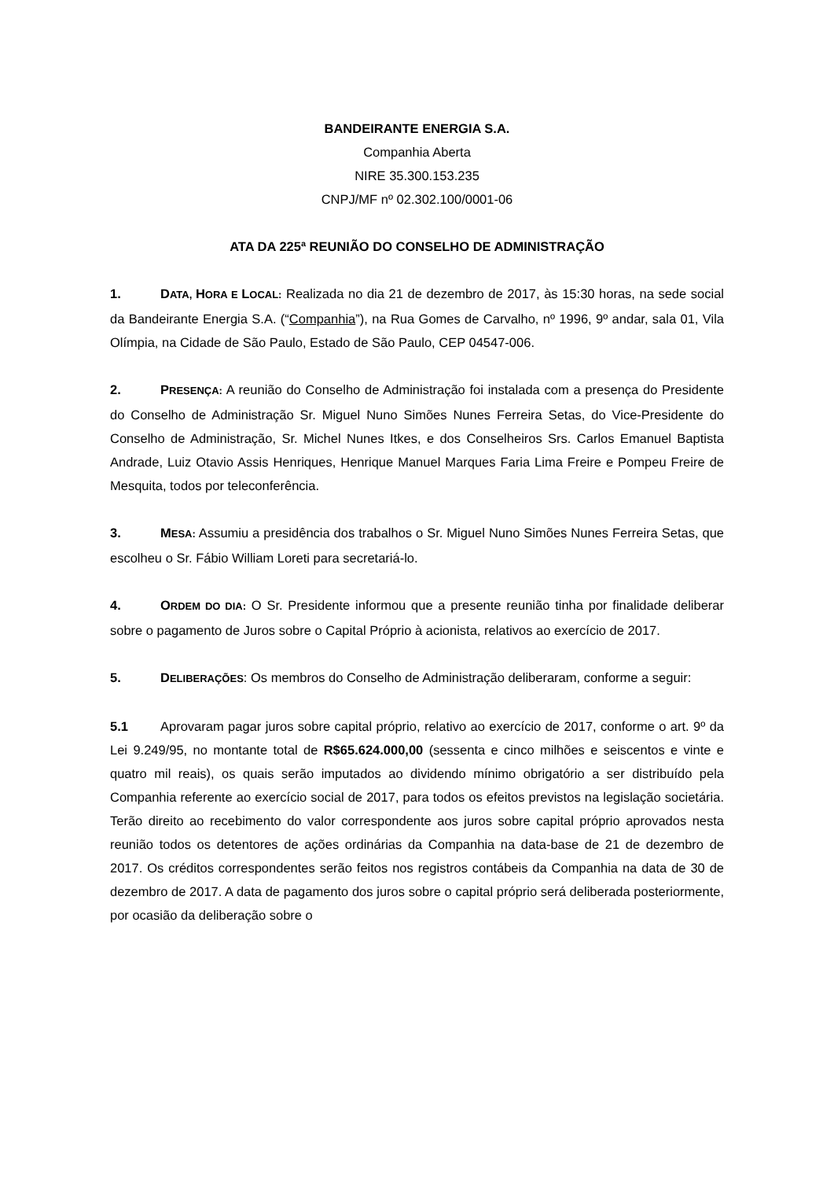BANDEIRANTE ENERGIA S.A.
Companhia Aberta
NIRE 35.300.153.235
CNPJ/MF nº 02.302.100/0001-06
ATA DA 225ª REUNIÃO DO CONSELHO DE ADMINISTRAÇÃO
1. DATA, HORA E LOCAL: Realizada no dia 21 de dezembro de 2017, às 15:30 horas, na sede social da Bandeirante Energia S.A. (“Companhia”), na Rua Gomes de Carvalho, nº 1996, 9º andar, sala 01, Vila Olímpia, na Cidade de São Paulo, Estado de São Paulo, CEP 04547-006.
2. PRESENÇA: A reunião do Conselho de Administração foi instalada com a presença do Presidente do Conselho de Administração Sr. Miguel Nuno Simões Nunes Ferreira Setas, do Vice-Presidente do Conselho de Administração, Sr. Michel Nunes Itkes, e dos Conselheiros Srs. Carlos Emanuel Baptista Andrade, Luiz Otavio Assis Henriques, Henrique Manuel Marques Faria Lima Freire e Pompeu Freire de Mesquita, todos por teleconferência.
3. MESA: Assumiu a presidência dos trabalhos o Sr. Miguel Nuno Simões Nunes Ferreira Setas, que escolheu o Sr. Fábio William Loreti para secretariá-lo.
4. ORDEM DO DIA: O Sr. Presidente informou que a presente reunião tinha por finalidade deliberar sobre o pagamento de Juros sobre o Capital Próprio à acionista, relativos ao exercício de 2017.
5. DELIBERAÇÕES: Os membros do Conselho de Administração deliberaram, conforme a seguir:
5.1 Aprovaram pagar juros sobre capital próprio, relativo ao exercício de 2017, conforme o art. 9º da Lei 9.249/95, no montante total de R$65.624.000,00 (sessenta e cinco milhões e seiscentos e vinte e quatro mil reais), os quais serão imputados ao dividendo mínimo obrigatório a ser distribuído pela Companhia referente ao exercício social de 2017, para todos os efeitos previstos na legislação societária. Terão direito ao recebimento do valor correspondente aos juros sobre capital próprio aprovados nesta reunião todos os detentores de ações ordinárias da Companhia na data-base de 21 de dezembro de 2017. Os créditos correspondentes serão feitos nos registros contábeis da Companhia na data de 30 de dezembro de 2017. A data de pagamento dos juros sobre o capital próprio será deliberada posteriormente, por ocasião da deliberação sobre o